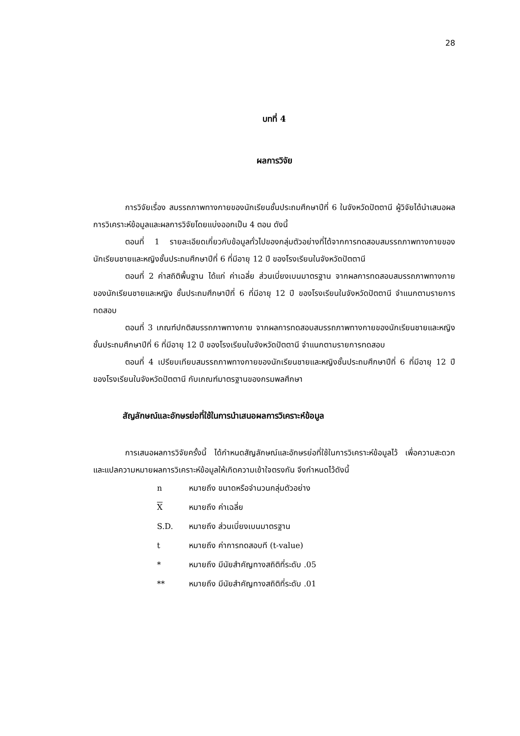28
บทที่ 4
ผลการวิจัย
การวิจัยเรื่อง สมรรถภาพทางกายของนักเรียนชั้นประถมศึกษาปีที่ 6 ในจังหวัดปัตตานี ผู้วิจัยได้นำเสนอผลการวิเคราะห์ข้อมูลและผลการวิจัยโดยแบ่งออกเป็น 4 ตอน ดังนี้
ตอนที่ 1 รายละเอียดเกี่ยวกับข้อมูลทั่วไปของกลุ่มตัวอย่างที่ได้จากการทดสอบสมรรถภาพทางกายของนักเรียนชายและหญิงชั้นประถมศึกษาปีที่ 6 ที่มีอายุ 12 ปี ของโรงเรียนในจังหวัดปัตตานี
ตอนที่ 2 ค่าสถิติพื้นฐาน ได้แก่ ค่าเฉลี่ย ส่วนเบี่ยงเบนมาตรฐาน จากผลการทดสอบสมรรถภาพทางกายของนักเรียนชายและหญิง ชั้นประถมศึกษาปีที่ 6 ที่มีอายุ 12 ปี ของโรงเรียนในจังหวัดปัตตานี จำแนกตามรายการทดสอบ
ตอนที่ 3 เกณฑ์ปกติสมรรถภาพทางกาย จากผลการทดสอบสมรรถภาพทางกายของนักเรียนชายและหญิงชั้นประถมศึกษาปีที่ 6 ที่มีอายุ 12 ปี ของโรงเรียนในจังหวัดปัตตานี จำแนกตามรายการทดสอบ
ตอนที่ 4 เปรียบเทียบสมรรถภาพทางกายของนักเรียนชายและหญิงชั้นประถมศึกษาปีที่ 6 ที่มีอายุ 12 ปี ของโรงเรียนในจังหวัดปัตตานี กับเกณฑ์มาตรฐานของกรมพลศึกษา
สัญลักษณ์และอักษรย่อที่ใช้ในการนำเสนอผลการวิเคราะห์ข้อมูล
การเสนอผลการวิจัยครั้งนี้ ได้กำหนดสัญลักษณ์และอักษรย่อที่ใช้ในการวิเคราะห์ข้อมูลไว้ เพื่อความสะดวกและแปลความหมายผลการวิเคราะห์ข้อมูลให้เกิดความเข้าใจตรงกัน จึงกำหนดไว้ดังนี้
| n | หมายถึง ขนาดหรือจำนวนกลุ่มตัวอย่าง |
| X | หมายถึง ค่าเฉลี่ย |
| S.D. | หมายถึง ส่วนเบี่ยงเบนมาตรฐาน |
| t | หมายถึง ค่าการทดสอบที (t-value) |
| * | หมายถึง มีนัยสำคัญทางสถิติที่ระดับ .05 |
| ** | หมายถึง มีนัยสำคัญทางสถิติที่ระดับ .01 |